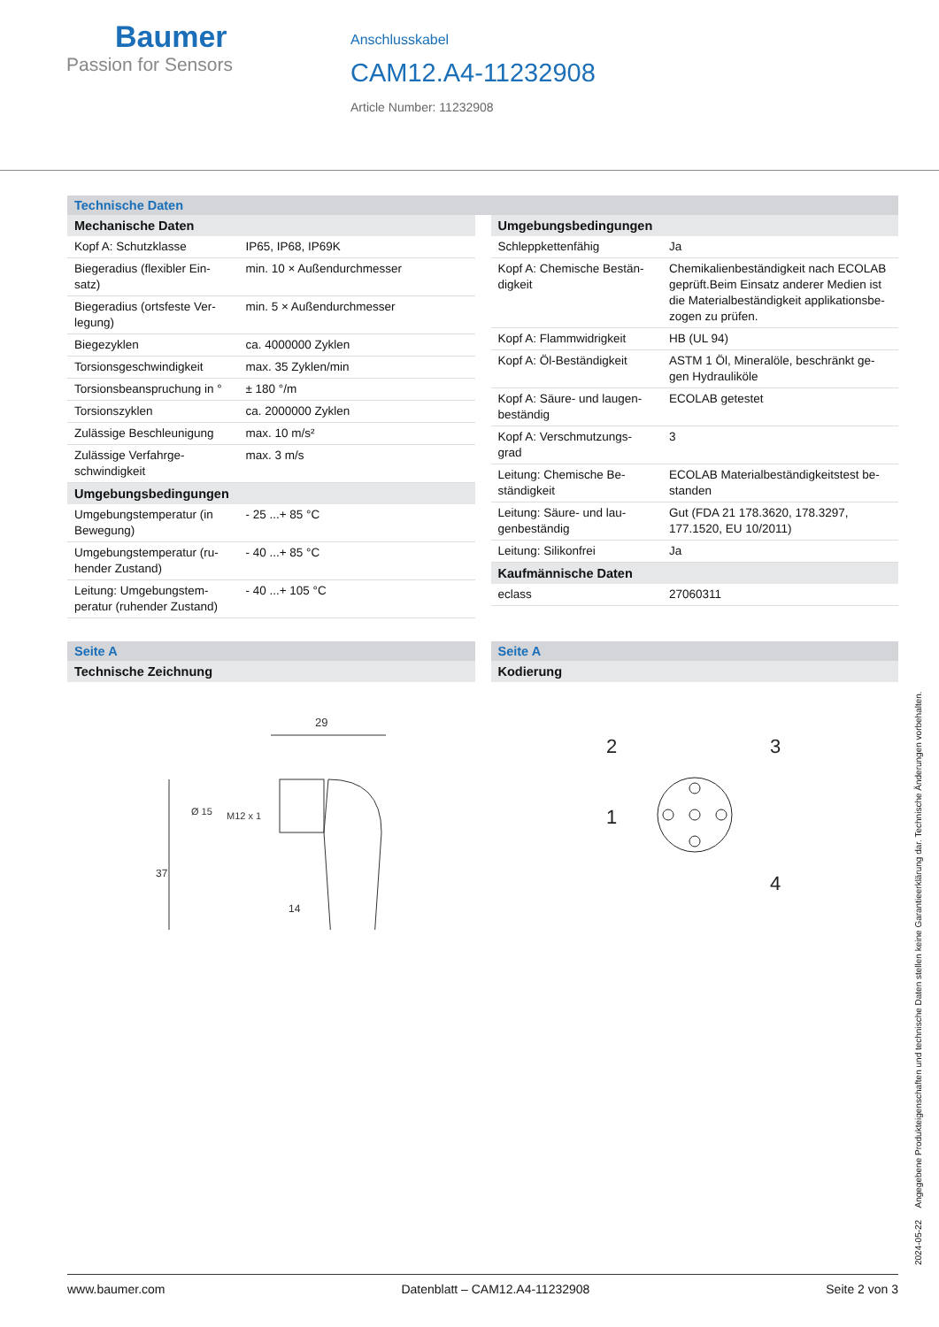Baumer
Passion for Sensors
Anschlusskabel
CAM12.A4-11232908
Article Number: 11232908
Technische Daten
| Mechanische Daten | |
| --- | --- |
| Kopf A: Schutzklasse | IP65, IP68, IP69K |
| Biegeradius (flexibler Ein-satz) | min. 10 × Außendurchmesser |
| Biegeradius (ortsfeste Ver-legung) | min. 5 × Außendurchmesser |
| Biegezyklen | ca. 4000000 Zyklen |
| Torsionsgeschwindigkeit | max. 35 Zyklen/min |
| Torsionsbeanspruchung in ° | ± 180 °/m |
| Torsionszyklen | ca. 2000000 Zyklen |
| Zulässige Beschleunigung | max. 10 m/s² |
| Zulässige Verfahrge-schwindigkeit | max. 3 m/s |
| Umgebungsbedingungen | |
| Umgebungstemperatur (in Bewegung) | - 25 ...+ 85 °C |
| Umgebungstemperatur (ru-hender Zustand) | - 40 ...+ 85 °C |
| Leitung: Umgebungstem-peratur (ruhender Zustand) | - 40 ...+ 105 °C |
| Umgebungsbedingungen | |
| --- | --- |
| Schleppkettenfähig | Ja |
| Kopf A: Chemische Bestän-digkeit | Chemikalienbeständigkeit nach ECOLAB geprüft.Beim Einsatz anderer Medien ist die Materialbeständigkeit applikationsbe-zogen zu prüfen. |
| Kopf A: Flammwidrigkeit | HB (UL 94) |
| Kopf A: Öl-Beständigkeit | ASTM 1 Öl, Mineralöle, beschränkt ge-gen Hydrauliköle |
| Kopf A: Säure- und laugen-beständig | ECOLAB getestet |
| Kopf A: Verschmutzungs-grad | 3 |
| Leitung: Chemische Be-ständigkeit | ECOLAB Materialbeständigkeitstest be-standen |
| Leitung: Säure- und lau-genbeständig | Gut (FDA 21 178.3620, 178.3297, 177.1520, EU 10/2011) |
| Leitung: Silikonfrei | Ja |
| Kaufmännische Daten | |
| eclass | 27060311 |
Seite A
| Technische Zeichnung |
| --- |
29
37
Ø 15
M12 x 1
14
Seite A
| Kodierung |
| --- |
2
3
1
4
2024-05-22 Angegebene Produkteigenschaften und technische Daten stellen keine Garantieerklärung dar. Technische Änderungen vorbehalten.
www.baumer.com Datenblatt – CAM12.A4-11232908 Seite 2 von 3